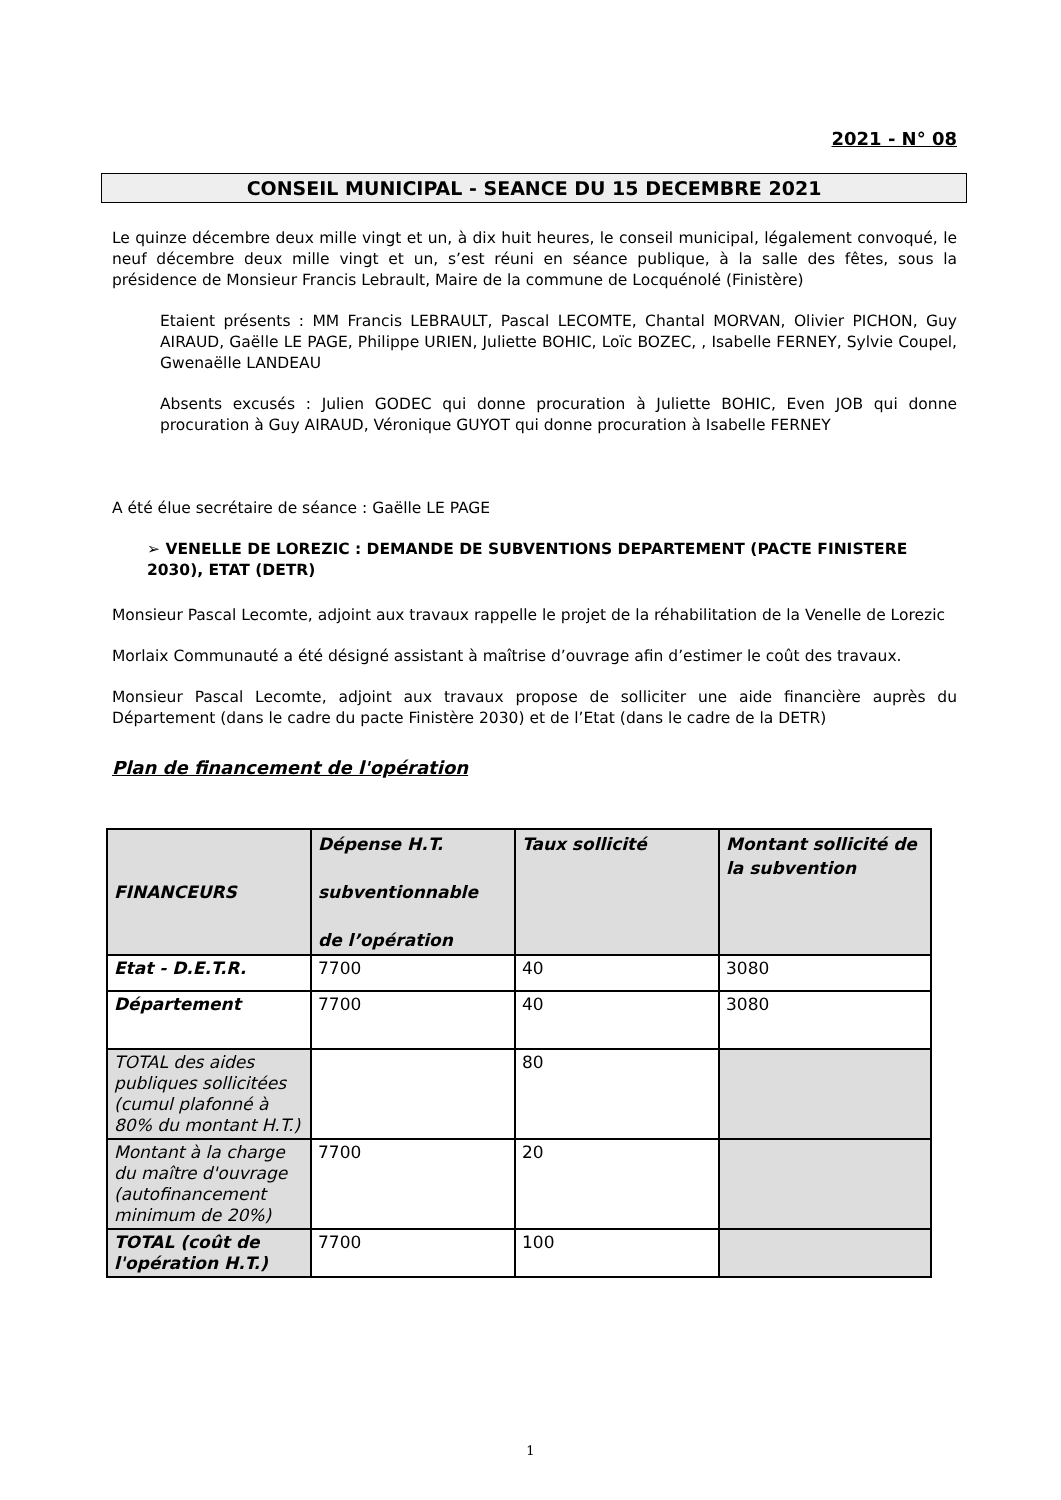2021 - N° 08
CONSEIL MUNICIPAL - SEANCE DU 15 DECEMBRE 2021
Le quinze décembre deux mille vingt et un, à dix huit heures, le conseil municipal, légalement convoqué, le neuf décembre deux mille vingt et un, s’est réuni en séance publique, à la salle des fêtes, sous la présidence de Monsieur Francis Lebrault, Maire de la commune de Locquénolé (Finistère)
Etaient présents : MM Francis LEBRAULT, Pascal LECOMTE, Chantal MORVAN, Olivier PICHON, Guy AIRAUD, Gaëlle LE PAGE, Philippe URIEN, Juliette BOHIC, Loïc BOZEC, , Isabelle FERNEY, Sylvie Coupel, Gwenaëlle LANDEAU
Absents excusés : Julien GODEC qui donne procuration à Juliette BOHIC, Even JOB qui donne procuration à Guy AIRAUD, Véronique GUYOT qui donne procuration à Isabelle FERNEY
A été élue secrétaire de séance : Gaëlle LE PAGE
➢ VENELLE DE LOREZIC : DEMANDE DE SUBVENTIONS DEPARTEMENT (PACTE FINISTERE 2030), ETAT (DETR)
Monsieur Pascal Lecomte, adjoint aux travaux rappelle le projet de la réhabilitation de la Venelle de Lorezic
Morlaix Communauté a été désigné assistant à maîtrise d’ouvrage afin d’estimer le coût des travaux.
Monsieur Pascal Lecomte, adjoint aux travaux propose de solliciter une aide financière auprès du Département (dans le cadre du pacte Finistère 2030) et de l’Etat (dans le cadre de la DETR)
Plan de financement de l'opération
| FINANCEURS | Dépense H.T. subventionnable de l’opération | Taux sollicité | Montant sollicité de la subvention |
| --- | --- | --- | --- |
| Etat - D.E.T.R. | 7700 | 40 | 3080 |
| Département | 7700 | 40 | 3080 |
| TOTAL des aides publiques sollicitées (cumul plafonné à 80% du montant H.T.) | | 80 | |
| Montant à la charge du maître d'ouvrage (autofinancement minimum de 20%) | 7700 | 20 | |
| TOTAL (coût de l'opération H.T.) | 7700 | 100 | |
1